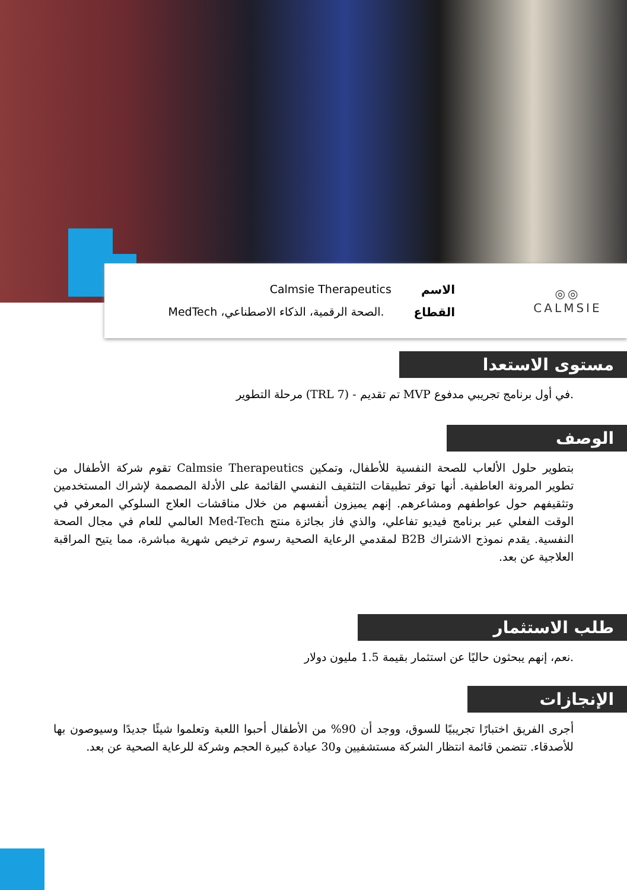◎◎
CALMSIE
الاسم Calmsie Therapeutics
القطاع.الصحة الرقمية، الذكاء الاصطناعي، MedTech
مستوى الاستعدا
.في أول برنامج تجريبي مدفوع MVP تم تقديم - (TRL 7) مرحلة التطوير
الوصف
بتطوير حلول الألعاب للصحة النفسية للأطفال، وتمكين Calmsie Therapeutics تقوم شركة الأطفال من تطوير المرونة العاطفية. أنها توفر تطبيقات التثقيف النفسي القائمة على الأدلة المصممة لإشراك المستخدمين وتثقيفهم حول عواطفهم ومشاعرهم. إنهم يميزون أنفسهم من خلال مناقشات العلاج السلوكي المعرفي في الوقت الفعلي عبر برنامج فيديو تفاعلي، والذي فاز بجائزة منتج Med-Tech العالمي للعام في مجال الصحة النفسية. يقدم نموذج الاشتراك B2B لمقدمي الرعاية الصحية رسوم ترخيص شهرية مباشرة، مما يتيح المراقبة العلاجية عن بعد.
طلب الاستثمار
.نعم، إنهم يبحثون حاليًا عن استثمار بقيمة 1.5 مليون دولار
الإنجازات
أجرى الفريق اختبارًا تجريبيًا للسوق، ووجد أن 90% من الأطفال أحبوا اللعبة وتعلموا شيئًا جديدًا وسيوصون بها للأصدقاء. تتضمن قائمة انتظار الشركة مستشفيين و30 عيادة كبيرة الحجم وشركة للرعاية الصحية عن بعد.